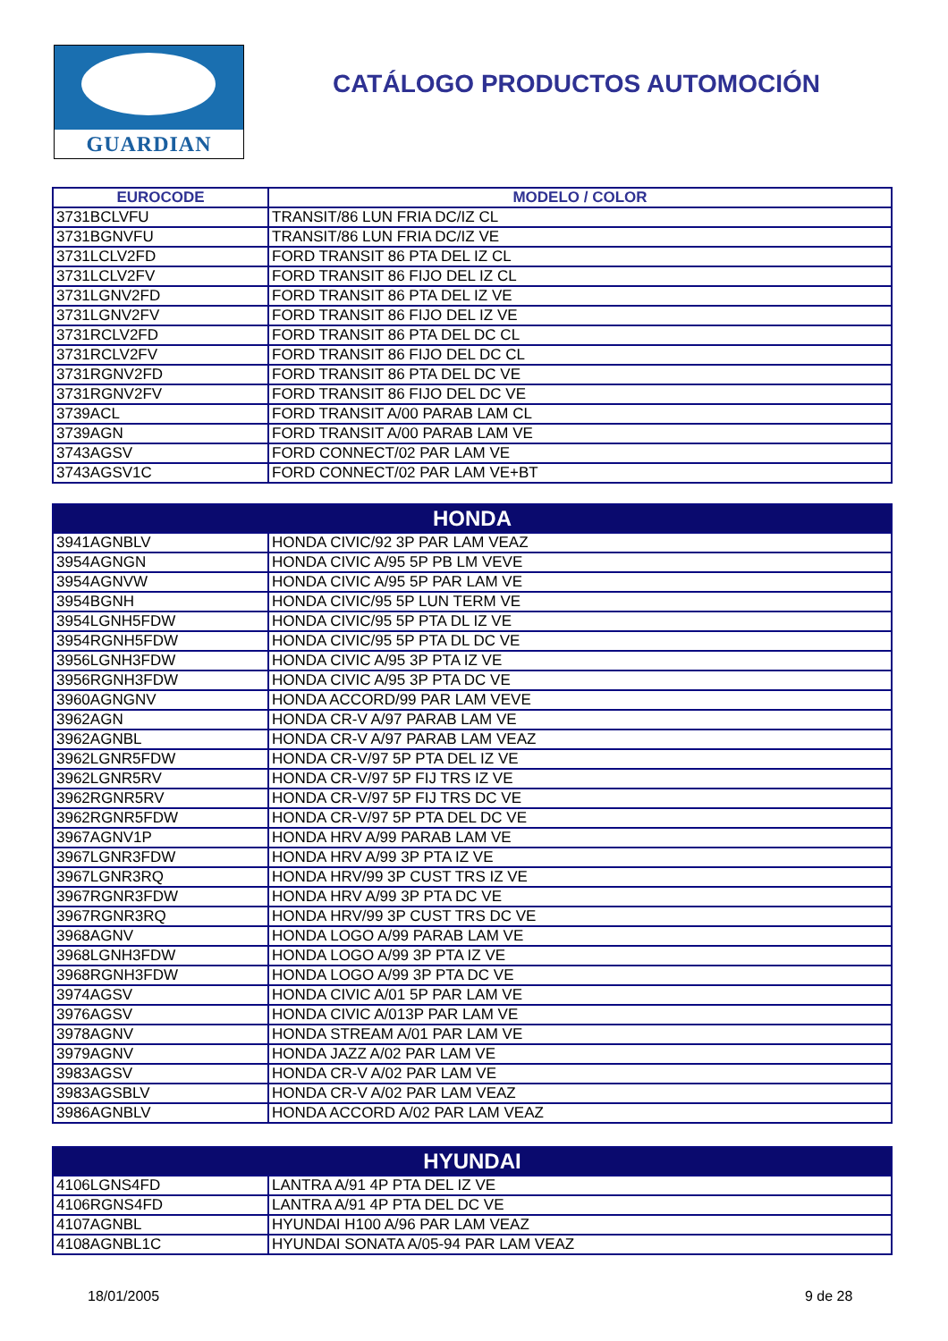GUARDIAN
CATÁLOGO PRODUCTOS AUTOMOCIÓN
| EUROCODE | MODELO / COLOR |
| --- | --- |
| 3731BCLVFU | TRANSIT/86 LUN FRIA DC/IZ CL |
| 3731BGNVFU | TRANSIT/86 LUN FRIA DC/IZ VE |
| 3731LCLV2FD | FORD TRANSIT 86 PTA DEL IZ CL |
| 3731LCLV2FV | FORD TRANSIT 86 FIJO DEL IZ CL |
| 3731LGNV2FD | FORD TRANSIT 86 PTA DEL IZ VE |
| 3731LGNV2FV | FORD TRANSIT 86 FIJO DEL IZ VE |
| 3731RCLV2FD | FORD TRANSIT 86 PTA DEL DC CL |
| 3731RCLV2FV | FORD TRANSIT 86 FIJO DEL DC CL |
| 3731RGNV2FD | FORD TRANSIT 86 PTA DEL DC VE |
| 3731RGNV2FV | FORD TRANSIT 86 FIJO DEL DC VE |
| 3739ACL | FORD TRANSIT A/00 PARAB LAM CL |
| 3739AGN | FORD TRANSIT A/00 PARAB LAM VE |
| 3743AGSV | FORD CONNECT/02 PAR LAM VE |
| 3743AGSV1C | FORD CONNECT/02 PAR LAM VE+BT |
| HONDA | |
| --- | --- |
| 3941AGNBLV | HONDA CIVIC/92 3P PAR LAM VEAZ |
| 3954AGNGN | HONDA CIVIC A/95 5P PB LM VEVE |
| 3954AGNVW | HONDA CIVIC A/95 5P PAR LAM VE |
| 3954BGNH | HONDA CIVIC/95 5P LUN TERM VE |
| 3954LGNH5FDW | HONDA CIVIC/95 5P PTA DL IZ VE |
| 3954RGNH5FDW | HONDA CIVIC/95 5P PTA DL DC VE |
| 3956LGNH3FDW | HONDA CIVIC A/95 3P PTA IZ VE |
| 3956RGNH3FDW | HONDA CIVIC A/95 3P PTA DC VE |
| 3960AGNGNV | HONDA ACCORD/99 PAR LAM VEVE |
| 3962AGN | HONDA CR-V A/97 PARAB LAM VE |
| 3962AGNBL | HONDA CR-V A/97 PARAB LAM VEAZ |
| 3962LGNR5FDW | HONDA CR-V/97 5P PTA DEL IZ VE |
| 3962LGNR5RV | HONDA CR-V/97 5P FIJ TRS IZ VE |
| 3962RGNR5RV | HONDA CR-V/97 5P FIJ TRS DC VE |
| 3962RGNR5FDW | HONDA CR-V/97 5P PTA DEL DC VE |
| 3967AGNV1P | HONDA HRV A/99 PARAB LAM VE |
| 3967LGNR3FDW | HONDA HRV A/99 3P PTA IZ VE |
| 3967LGNR3RQ | HONDA HRV/99 3P CUST TRS IZ VE |
| 3967RGNR3FDW | HONDA HRV A/99 3P PTA DC VE |
| 3967RGNR3RQ | HONDA HRV/99 3P CUST TRS DC VE |
| 3968AGNV | HONDA LOGO A/99 PARAB LAM VE |
| 3968LGNH3FDW | HONDA LOGO A/99 3P PTA IZ VE |
| 3968RGNH3FDW | HONDA LOGO A/99 3P PTA DC VE |
| 3974AGSV | HONDA CIVIC A/01 5P PAR LAM VE |
| 3976AGSV | HONDA CIVIC A/013P PAR LAM VE |
| 3978AGNV | HONDA STREAM A/01 PAR LAM VE |
| 3979AGNV | HONDA JAZZ A/02 PAR LAM VE |
| 3983AGSV | HONDA CR-V A/02 PAR LAM VE |
| 3983AGSBLV | HONDA CR-V A/02 PAR LAM VEAZ |
| 3986AGNBLV | HONDA ACCORD A/02 PAR LAM VEAZ |
| HYUNDAI | |
| --- | --- |
| 4106LGNS4FD | LANTRA A/91 4P PTA DEL IZ VE |
| 4106RGNS4FD | LANTRA A/91 4P PTA DEL DC VE |
| 4107AGNBL | HYUNDAI H100 A/96 PAR LAM VEAZ |
| 4108AGNBL1C | HYUNDAI SONATA A/05-94 PAR LAM VEAZ |
18/01/2005 9 de 28